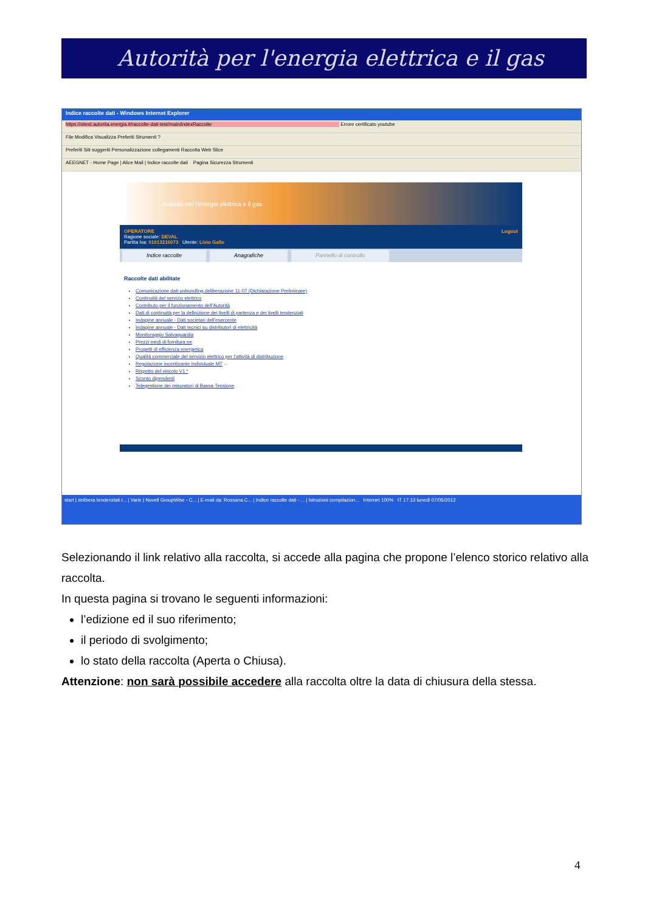Autorità per l'energia elettrica e il gas
Indice raccolte dati - Windows Internet Explorer
https://sitest.autorita.energia.it/raccolte-dati-test/main/indexRaccolte Errore certificato youtube
File Modifica Visualizza Preferiti Strumenti ?
Preferiti Siti suggeriti Personalizzazione collegamenti Raccolta Web Slice
AEEGNET - Home Page | Alice Mail | Indice raccolte dati Pagina Sicurezza Strumenti
Autorità per l'energia elettrica e il gas
OPERATORE Logout
Ragione sociale: DEVAL
Partita Iva: 01013210073 Utente: Livio Gallo
Indice raccolte Anagrafiche Pannello di controllo
Raccolte dati abilitate
Comunicazione dati unbundling deliberazione 11-07 (Dichiarazione Preliminare)
Continuità del servizio elettrico
Contributo per il funzionamento dell'Autorità
Dati di continuità per la definizione dei livelli di partenza e dei livelli tendenziali
Indagine annuale - Dati societari dell'esercente
Indagine annuale - Dati tecnici su distributori di elettricità
Monitoraggio Salvaguardia
Prezzi medi di fornitura ee
Progetti di efficienza energetica
Qualità commerciale del servizio elettrico per l'attività di distribuzione
Regolazione incentivante individuale MT ←
Rispetto del vincolo V1 *
Sconto dipendenti
Telegestione dei misuratori di Bassa Tensione
start | delibera tendenziali r... | Varie | Novell GroupWise - C... | E-mail da: Rossana C... | Indice raccolte dati - ... | Istruzioni compilazion... Internet 100% IT 17.13 lunedì 07/05/2012
Selezionando il link relativo alla raccolta, si accede alla pagina che propone l’elenco storico relativo alla raccolta.
In questa pagina si trovano le seguenti informazioni:
l’edizione ed il suo riferimento;
il periodo di svolgimento;
lo stato della raccolta (Aperta o Chiusa).
Attenzione: non sarà possibile accedere alla raccolta oltre la data di chiusura della stessa.
4